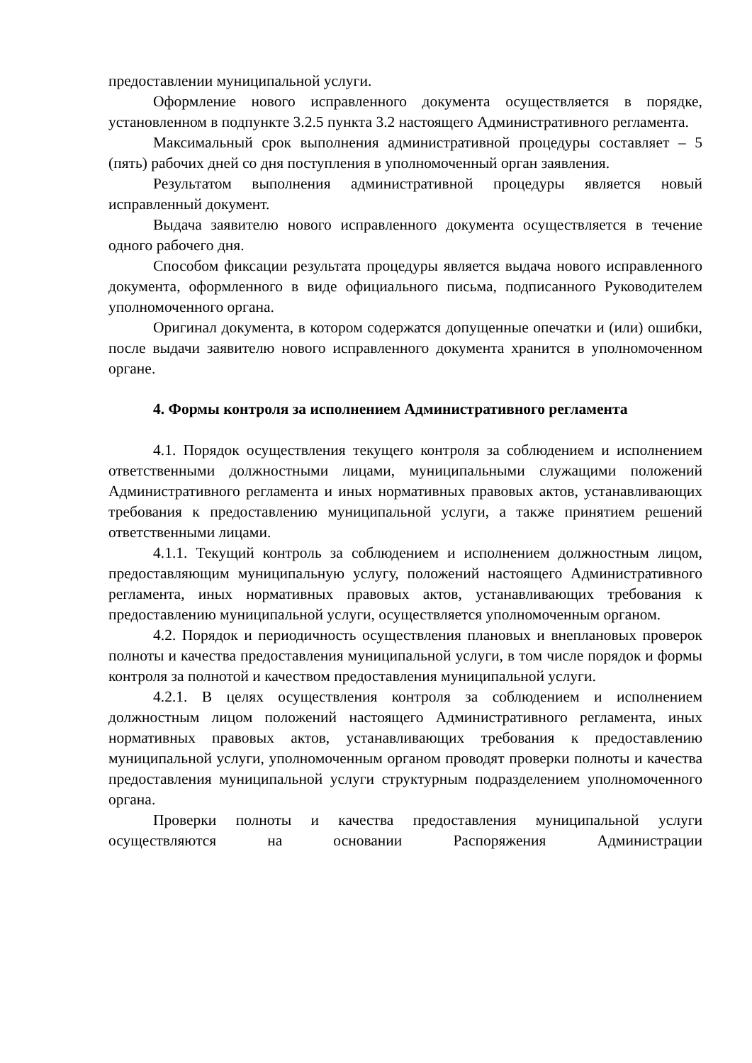предоставлении муниципальной услуги.
Оформление нового исправленного документа осуществляется в порядке, установленном в подпункте 3.2.5 пункта 3.2 настоящего Административного регламента.
Максимальный срок выполнения административной процедуры составляет – 5 (пять) рабочих дней со дня поступления в уполномоченный орган заявления.
Результатом выполнения административной процедуры является новый исправленный документ.
Выдача заявителю нового исправленного документа осуществляется в течение одного рабочего дня.
Способом фиксации результата процедуры является выдача нового исправленного документа, оформленного в виде официального письма, подписанного Руководителем уполномоченного органа.
Оригинал документа, в котором содержатся допущенные опечатки и (или) ошибки, после выдачи заявителю нового исправленного документа хранится в уполномоченном органе.
4. Формы контроля за исполнением Административного регламента
4.1. Порядок осуществления текущего контроля за соблюдением и исполнением ответственными должностными лицами, муниципальными служащими положений Административного регламента и иных нормативных правовых актов, устанавливающих требования к предоставлению муниципальной услуги, а также принятием решений ответственными лицами.
4.1.1. Текущий контроль за соблюдением и исполнением должностным лицом, предоставляющим муниципальную услугу, положений настоящего Административного регламента, иных нормативных правовых актов, устанавливающих требования к предоставлению муниципальной услуги, осуществляется уполномоченным органом.
4.2. Порядок и периодичность осуществления плановых и внеплановых проверок полноты и качества предоставления муниципальной услуги, в том числе порядок и формы контроля за полнотой и качеством предоставления муниципальной услуги.
4.2.1. В целях осуществления контроля за соблюдением и исполнением должностным лицом положений настоящего Административного регламента, иных нормативных правовых актов, устанавливающих требования к предоставлению муниципальной услуги, уполномоченным органом проводят проверки полноты и качества предоставления муниципальной услуги структурным подразделением уполномоченного органа.
Проверки полноты и качества предоставления муниципальной услуги осуществляются на основании Распоряжения Администрации